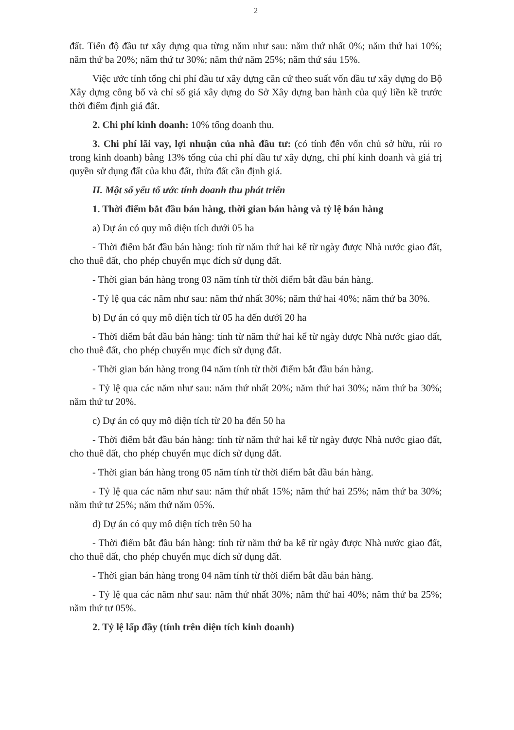2
đất. Tiến độ đầu tư xây dựng qua từng năm như sau: năm thứ nhất 0%; năm thứ hai 10%; năm thứ ba 20%; năm thứ tư 30%; năm thứ năm 25%; năm thứ sáu 15%.
Việc ước tính tổng chi phí đầu tư xây dựng căn cứ theo suất vốn đầu tư xây dựng do Bộ Xây dựng công bố và chỉ số giá xây dựng do Sở Xây dựng ban hành của quý liền kề trước thời điểm định giá đất.
2. Chi phí kinh doanh: 10% tổng doanh thu.
3. Chi phí lãi vay, lợi nhuận của nhà đầu tư: (có tính đến vốn chủ sở hữu, rủi ro trong kinh doanh) bằng 13% tổng của chi phí đầu tư xây dựng, chi phí kinh doanh và giá trị quyền sử dụng đất của khu đất, thửa đất cần định giá.
II. Một số yếu tố ước tính doanh thu phát triển
1. Thời điểm bắt đầu bán hàng, thời gian bán hàng và tỷ lệ bán hàng
a) Dự án có quy mô diện tích dưới 05 ha
- Thời điểm bắt đầu bán hàng: tính từ năm thứ hai kể từ ngày được Nhà nước giao đất, cho thuê đất, cho phép chuyển mục đích sử dụng đất.
- Thời gian bán hàng trong 03 năm tính từ thời điểm bắt đầu bán hàng.
- Tỷ lệ qua các năm như sau: năm thứ nhất 30%; năm thứ hai 40%; năm thứ ba 30%.
b) Dự án có quy mô diện tích từ 05 ha đến dưới 20 ha
- Thời điểm bắt đầu bán hàng: tính từ năm thứ hai kể từ ngày được Nhà nước giao đất, cho thuê đất, cho phép chuyển mục đích sử dụng đất.
- Thời gian bán hàng trong 04 năm tính từ thời điểm bắt đầu bán hàng.
- Tỷ lệ qua các năm như sau: năm thứ nhất 20%; năm thứ hai 30%; năm thứ ba 30%; năm thứ tư 20%.
c) Dự án có quy mô diện tích từ 20 ha đến 50 ha
- Thời điểm bắt đầu bán hàng: tính từ năm thứ hai kể từ ngày được Nhà nước giao đất, cho thuê đất, cho phép chuyển mục đích sử dụng đất.
- Thời gian bán hàng trong 05 năm tính từ thời điểm bắt đầu bán hàng.
- Tỷ lệ qua các năm như sau: năm thứ nhất 15%; năm thứ hai 25%; năm thứ ba 30%; năm thứ tư 25%; năm thứ năm 05%.
d) Dự án có quy mô diện tích trên 50 ha
- Thời điểm bắt đầu bán hàng: tính từ năm thứ ba kể từ ngày được Nhà nước giao đất, cho thuê đất, cho phép chuyển mục đích sử dụng đất.
- Thời gian bán hàng trong 04 năm tính từ thời điểm bắt đầu bán hàng.
- Tỷ lệ qua các năm như sau: năm thứ nhất 30%; năm thứ hai 40%; năm thứ ba 25%; năm thứ tư 05%.
2. Tỷ lệ lấp đầy (tính trên diện tích kinh doanh)